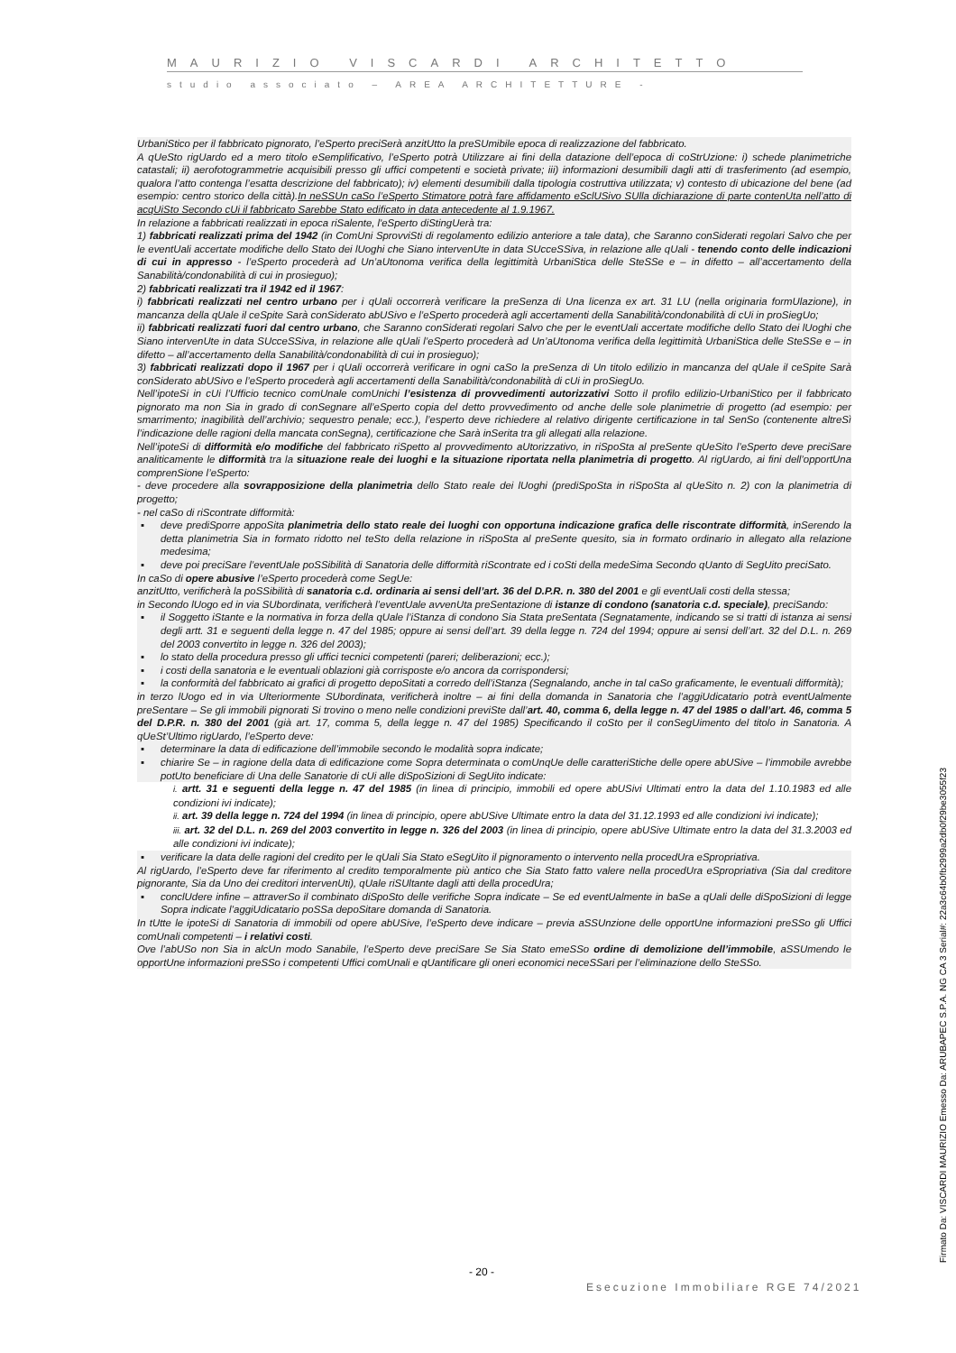MAURIZIO VISCARDI ARCHITETTO
studio associato – AREA ARCHITETTURE -
UrbaniStico per il fabbricato pignorato, l’eSperto preciSerà anzitUtto la preSUmibile epoca di realizzazione del fabbricato.
A qUeSto rigUardo ed a mero titolo eSemplificativo, l’eSperto potrà Utilizzare ai fini della datazione dell’epoca di coStrUzione: i) schede planimetriche catastali; ii) aerofotogrammetrie acquisibili presso gli uffici competenti e società private; iii) informazioni desumibili dagli atti di trasferimento (ad esempio, qualora l’atto contenga l’esatta descrizione del fabbricato); iv) elementi desumibili dalla tipologia costruttiva utilizzata; v) contesto di ubicazione del bene (ad esempio: centro storico della città).In neSSUn caSo l’eSperto Stimatore potrà fare affidamento eSclUSivo SUlla dichiarazione di parte contenUta nell’atto di acqUiSto Secondo cUi il fabbricato Sarebbe Stato edificato in data antecedente al 1.9.1967.
In relazione a fabbricati realizzati in epoca riSalente, l'eSperto diStingUerà tra:
1) fabbricati realizzati prima del 1942 (in ComUni SprovviSti di regolamento edilizio anteriore a tale data), che Saranno conSiderati regolari Salvo che per le eventUali accertate modifiche dello Stato dei lUoghi che Siano intervenUte in data SUcceSSiva, in relazione alle qUali - tenendo conto delle indicazioni di cui in appresso - l’eSperto procederà ad Un’aUtonoma verifica della legittimità UrbaniStica delle SteSSe e – in difetto – all’accertamento della Sanabilità/condonabilità di cui in prosieguo);
2) fabbricati realizzati tra il 1942 ed il 1967:
i) fabbricati realizzati nel centro urbano per i qUali occorrerà verificare la preSenza di Una licenza ex art. 31 LU (nella originaria formUlazione), in mancanza della qUale il ceSpite Sarà conSiderato abUSivo e l’eSperto procederà agli accertamenti della Sanabilità/condonabilità di cUi in proSiegUo;
ii) fabbricati realizzati fuori dal centro urbano, che Saranno conSiderati regolari Salvo che per le eventUali accertate modifiche dello Stato dei lUoghi che Siano intervenUte in data SUcceSSiva, in relazione alle qUali l’eSperto procederà ad Un’aUtonoma verifica della legittimità UrbaniStica delle SteSSe e – in difetto – all’accertamento della Sanabilità/condonabilità di cui in prosieguo);
3) fabbricati realizzati dopo il 1967 per i qUali occorrerà verificare in ogni caSo la preSenza di Un titolo edilizio in mancanza del qUale il ceSpite Sarà conSiderato abUSivo e l’eSperto procederà agli accertamenti della Sanabilità/condonabilità di cUi in proSiegUo.
Nell’ipoteSi in cUi l’Ufficio tecnico comUnale comUnichi l’esistenza di provvedimenti autorizzativi Sotto il profilo edilizio-UrbaniStico per il fabbricato pignorato ma non Sia in grado di conSegnare all’eSperto copia del detto provvedimento od anche delle sole planimetrie di progetto (ad esempio: per smarrimento; inagibilità dell’archivio; sequestro penale; ecc.), l’esperto deve richiedere al relativo dirigente certificazione in tal SenSo (contenente altreSì l’indicazione delle ragioni della mancata conSegna), certificazione che Sarà inSerita tra gli allegati alla relazione.
Nell’ipoteSi di difformità e/o modifiche del fabbricato riSpetto al provvedimento aUtorizzativo, in riSpoSta al preSente qUeSito l’eSperto deve preciSare analiticamente le difformità tra la situazione reale dei luoghi e la situazione riportata nella planimetria di progetto. Al rigUardo, ai fini dell’opportUna comprenSione l’eSperto:
- deve procedere alla sovrapposizione della planimetria dello Stato reale dei lUoghi (prediSpoSta in riSpoSta al qUeSito n. 2) con la planimetria di progetto;
- nel caSo di riScontrate difformità:
▪ deve prediSporre appoSita planimetria dello stato reale dei luoghi con opportuna indicazione grafica delle riscontrate difformità, inSerendo la detta planimetria Sia in formato ridotto nel teSto della relazione in riSpoSta al preSente quesito, sia in formato ordinario in allegato alla relazione medesima;
▪ deve poi preciSare l’eventUale poSSibilità di Sanatoria delle difformità riScontrate ed i coSti della medeSima Secondo qUanto di SegUito preciSato.
In caSo di opere abusive l’eSperto procederà come SegUe:
anzitUtto, verificherà la poSSibilità di sanatoria c.d. ordinaria ai sensi dell’art. 36 del D.P.R. n. 380 del 2001 e gli eventUali costi della stessa;
in Secondo lUogo ed in via SUbordinata, verificherà l’eventUale avvenUta preSentazione di istanze di condono (sanatoria c.d. speciale), preciSando:
▪ il Soggetto iStante e la normativa in forza della qUale l’iStanza di condono Sia Stata preSentata (Segnatamente, indicando se si tratti di istanza ai sensi degli artt. 31 e seguenti della legge n. 47 del 1985; oppure ai sensi dell’art. 39 della legge n. 724 del 1994; oppure ai sensi dell’art. 32 del D.L. n. 269 del 2003 convertito in legge n. 326 del 2003);
▪ lo stato della procedura presso gli uffici tecnici competenti (pareri; deliberazioni; ecc.);
▪ i costi della sanatoria e le eventuali oblazioni già corrisposte e/o ancora da corrispondersi;
▪ la conformità del fabbricato ai grafici di progetto depoSitati a corredo dell’iStanza (Segnalando, anche in tal caSo graficamente, le eventuali difformità);
in terzo lUogo ed in via Ulteriormente SUbordinata, verificherà inoltre – ai fini della domanda in Sanatoria che l’aggiUdicatario potrà eventUalmente preSentare – Se gli immobili pignorati Si trovino o meno nelle condizioni previSte dall’art. 40, comma 6, della legge n. 47 del 1985 o dall’art. 46, comma 5 del D.P.R. n. 380 del 2001 (già art. 17, comma 5, della legge n. 47 del 1985) Specificando il coSto per il conSegUimento del titolo in Sanatoria. A qUeSt’Ultimo rigUardo, l’eSperto deve:
▪ determinare la data di edificazione dell’immobile secondo le modalità sopra indicate;
▪ chiarire Se – in ragione della data di edificazione come Sopra determinata o comUnqUe delle caratteriStiche delle opere abUSive – l’immobile avrebbe potUto beneficiare di Una delle Sanatorie di cUi alle diSpoSizioni di SegUito indicate:
i. artt. 31 e seguenti della legge n. 47 del 1985 (in linea di principio, immobili ed opere abUSivi Ultimati entro la data del 1.10.1983 ed alle condizioni ivi indicate);
ii. art. 39 della legge n. 724 del 1994 (in linea di principio, opere abUSive Ultimate entro la data del 31.12.1993 ed alle condizioni ivi indicate);
iii. art. 32 del D.L. n. 269 del 2003 convertito in legge n. 326 del 2003 (in linea di principio, opere abUSive Ultimate entro la data del 31.3.2003 ed alle condizioni ivi indicate);
▪ verificare la data delle ragioni del credito per le qUali Sia Stato eSegUito il pignoramento o intervento nella procedUra eSpropriativa.
Al rigUardo, l’eSperto deve far riferimento al credito temporalmente più antico che Sia Stato fatto valere nella procedUra eSpropriativa (Sia dal creditore pignorante, Sia da Uno dei creditori intervenUti), qUale riSUltante dagli atti della procedUra;
▪ conclUdere infine – attraverSo il combinato diSpoSto delle verifiche Sopra indicate – Se ed eventUalmente in baSe a qUali delle diSpoSizioni di legge Sopra indicate l’aggiUdicatario poSSa depoSitare domanda di Sanatoria.
In tUtte le ipoteSi di Sanatoria di immobili od opere abUSive, l’eSperto deve indicare – previa aSSUnzione delle opportUne informazioni preSSo gli Uffici comUnali competenti – i relativi costi.
Ove l’abUSo non Sia in alcUn modo Sanabile, l’eSperto deve preciSare Se Sia Stato emeSSo ordine di demolizione dell’immobile, aSSUmendo le opportUne informazioni preSSo i competenti Uffici comUnali e qUantificare gli oneri economici neceSSari per l’eliminazione dello SteSSo.
- 20 -
Esecuzione Immobiliare RGE 74/2021
Firmato Da: VISCARDI MAURIZIO Emesso Da: ARUBAPEC S.P.A. NG CA 3 Serial#: 22a3c64b0fb2999a2db0f29be3055f23